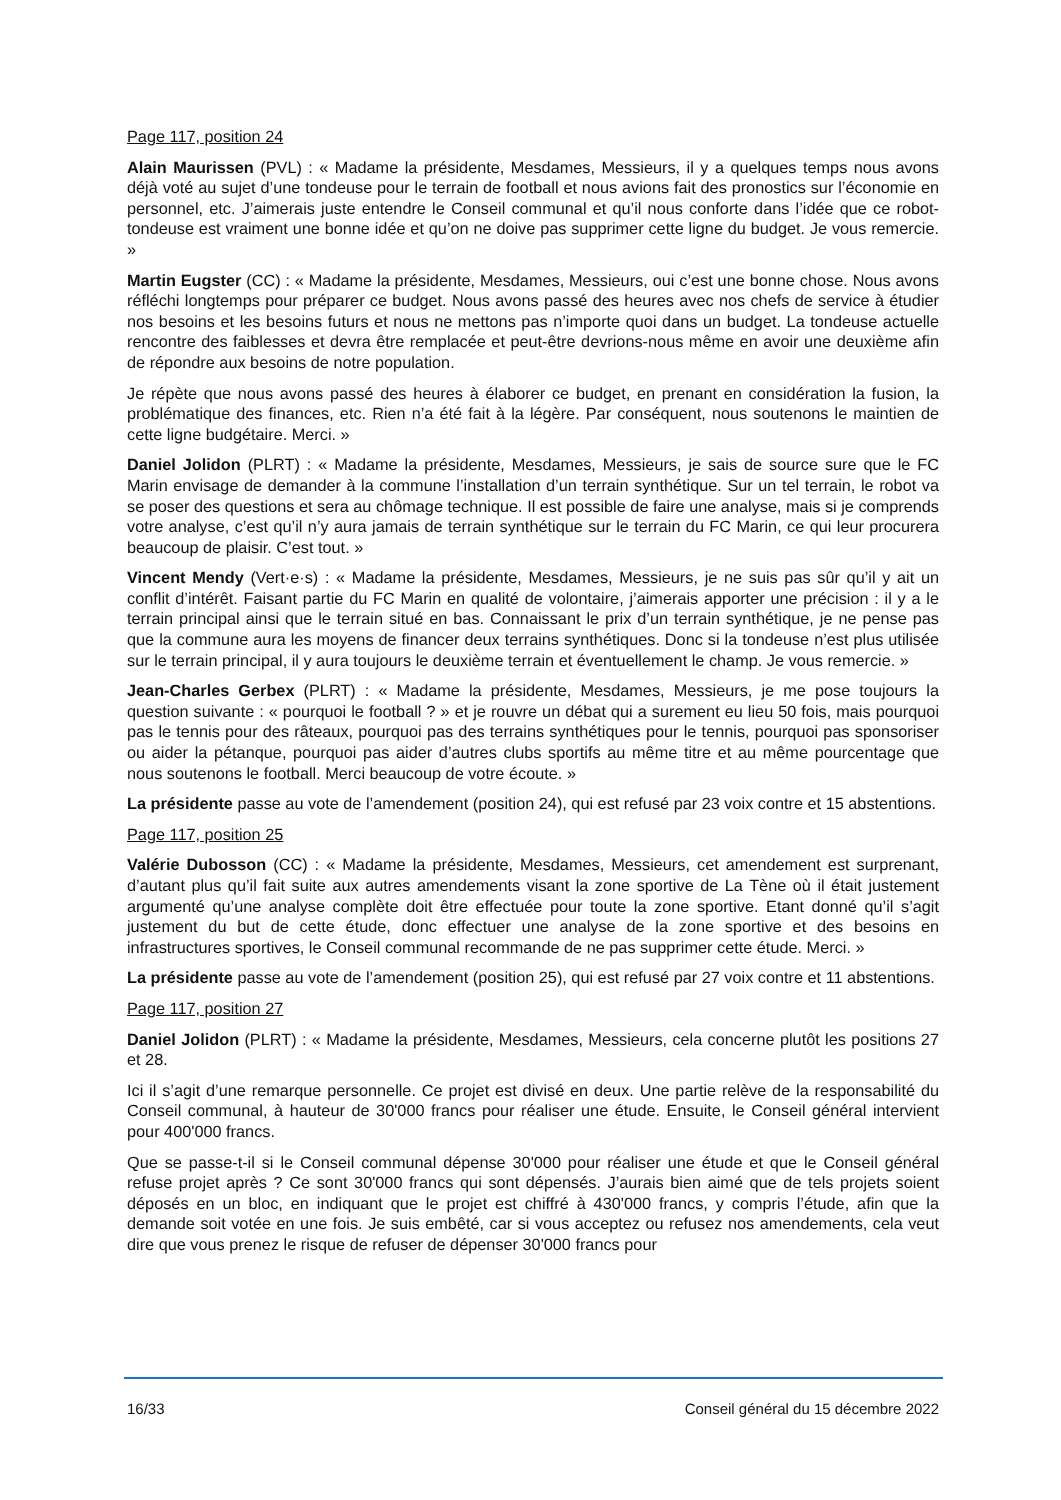Page 117, position 24
Alain Maurissen (PVL) : « Madame la présidente, Mesdames, Messieurs, il y a quelques temps nous avons déjà voté au sujet d’une tondeuse pour le terrain de football et nous avions fait des pronostics sur l’économie en personnel, etc. J’aimerais juste entendre le Conseil communal et qu’il nous conforte dans l’idée que ce robot-tondeuse est vraiment une bonne idée et qu’on ne doive pas supprimer cette ligne du budget. Je vous remercie. »
Martin Eugster (CC) : « Madame la présidente, Mesdames, Messieurs, oui c’est une bonne chose. Nous avons réfléchi longtemps pour préparer ce budget. Nous avons passé des heures avec nos chefs de service à étudier nos besoins et les besoins futurs et nous ne mettons pas n’importe quoi dans un budget. La tondeuse actuelle rencontre des faiblesses et devra être remplacée et peut-être devrions-nous même en avoir une deuxième afin de répondre aux besoins de notre population.
Je répète que nous avons passé des heures à élaborer ce budget, en prenant en considération la fusion, la problématique des finances, etc. Rien n’a été fait à la légère. Par conséquent, nous soutenons le maintien de cette ligne budgétaire. Merci. »
Daniel Jolidon (PLRT) : « Madame la présidente, Mesdames, Messieurs, je sais de source sure que le FC Marin envisage de demander à la commune l’installation d’un terrain synthétique. Sur un tel terrain, le robot va se poser des questions et sera au chômage technique. Il est possible de faire une analyse, mais si je comprends votre analyse, c’est qu’il n’y aura jamais de terrain synthétique sur le terrain du FC Marin, ce qui leur procurera beaucoup de plaisir. C’est tout. »
Vincent Mendy (Vert·e·s) : « Madame la présidente, Mesdames, Messieurs, je ne suis pas sûr qu’il y ait un conflit d’intérêt. Faisant partie du FC Marin en qualité de volontaire, j’aimerais apporter une précision : il y a le terrain principal ainsi que le terrain situé en bas. Connaissant le prix d’un terrain synthétique, je ne pense pas que la commune aura les moyens de financer deux terrains synthétiques. Donc si la tondeuse n’est plus utilisée sur le terrain principal, il y aura toujours le deuxième terrain et éventuellement le champ. Je vous remercie. »
Jean-Charles Gerbex (PLRT) : « Madame la présidente, Mesdames, Messieurs, je me pose toujours la question suivante : « pourquoi le football ? » et je rouvre un débat qui a surement eu lieu 50 fois, mais pourquoi pas le tennis pour des râteaux, pourquoi pas des terrains synthétiques pour le tennis, pourquoi pas sponsoriser ou aider la pétanque, pourquoi pas aider d’autres clubs sportifs au même titre et au même pourcentage que nous soutenons le football. Merci beaucoup de votre écoute. »
La présidente passe au vote de l’amendement (position 24), qui est refusé par 23 voix contre et 15 abstentions.
Page 117, position 25
Valérie Dubosson (CC) : « Madame la présidente, Mesdames, Messieurs, cet amendement est surprenant, d’autant plus qu’il fait suite aux autres amendements visant la zone sportive de La Tène où il était justement argumenté qu’une analyse complète doit être effectuée pour toute la zone sportive. Etant donné qu’il s’agit justement du but de cette étude, donc effectuer une analyse de la zone sportive et des besoins en infrastructures sportives, le Conseil communal recommande de ne pas supprimer cette étude. Merci. »
La présidente passe au vote de l’amendement (position 25), qui est refusé par 27 voix contre et 11 abstentions.
Page 117, position 27
Daniel Jolidon (PLRT) : « Madame la présidente, Mesdames, Messieurs, cela concerne plutôt les positions 27 et 28.
Ici il s’agit d’une remarque personnelle. Ce projet est divisé en deux. Une partie relève de la responsabilité du Conseil communal, à hauteur de 30'000 francs pour réaliser une étude. Ensuite, le Conseil général intervient pour 400'000 francs.
Que se passe-t-il si le Conseil communal dépense 30'000 pour réaliser une étude et que le Conseil général refuse projet après ? Ce sont 30'000 francs qui sont dépensés. J’aurais bien aimé que de tels projets soient déposés en un bloc, en indiquant que le projet est chiffré à 430'000 francs, y compris l’étude, afin que la demande soit votée en une fois. Je suis embêté, car si vous acceptez ou refusez nos amendements, cela veut dire que vous prenez le risque de refuser de dépenser 30'000 francs pour
16/33 Conseil général du 15 décembre 2022